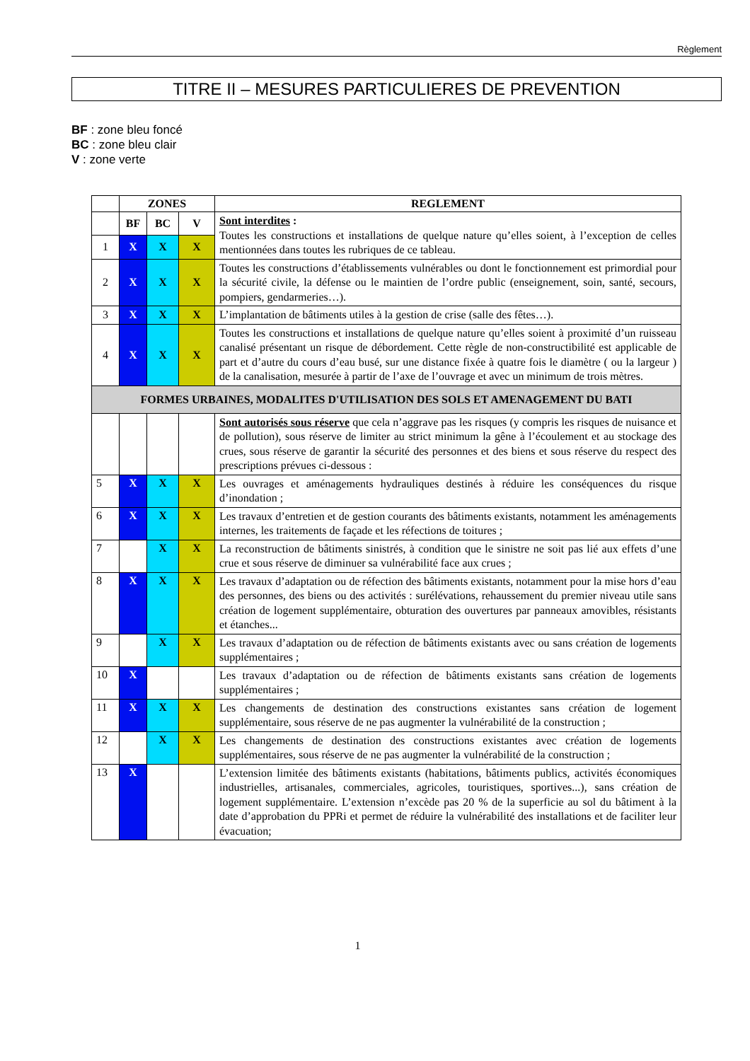Règlement
TITRE II – MESURES PARTICULIERES DE PREVENTION
BF : zone bleu foncé
BC : zone bleu clair
V : zone verte
| | ZONES | | | REGLEMENT |
| | BF | BC | V | Sont interdites : Toutes les constructions et installations de quelque nature qu’elles soient, à l’exception de celles mentionnées dans toutes les rubriques de ce tableau. |
| 1 | X | X | X | |
| 2 | X | X | X | Toutes les constructions d’établissements vulnérables ou dont le fonctionnement est primordial pour la sécurité civile, la défense ou le maintien de l’ordre public (enseignement, soin, santé, secours, pompiers, gendarmeries…). |
| 3 | X | X | X | L’implantation de bâtiments utiles à la gestion de crise (salle des fêtes…). |
| 4 | X | X | X | Toutes les constructions et installations de quelque nature qu’elles soient à proximité d’un ruisseau canalisé présentant un risque de débordement. Cette règle de non-constructibilité est applicable de part et d’autre du cours d’eau busé, sur une distance fixée à quatre fois le diamètre ( ou la largeur ) de la canalisation, mesurée à partir de l’axe de l’ouvrage et avec un minimum de trois mètres. |
| FORMES URBAINES, MODALITES D'UTILISATION DES SOLS ET AMENAGEMENT DU BATI | | | | |
| | | | | Sont autorisés sous réserve que cela n’aggrave pas les risques (y compris les risques de nuisance et de pollution), sous réserve de limiter au strict minimum la gêne à l’écoulement et au stockage des crues, sous réserve de garantir la sécurité des personnes et des biens et sous réserve du respect des prescriptions prévues ci-dessous : |
| 5 | X | X | X | Les ouvrages et aménagements hydrauliques destinés à réduire les conséquences du risque d’inondation ; |
| 6 | X | X | X | Les travaux d’entretien et de gestion courants des bâtiments existants, notamment les aménagements internes, les traitements de façade et les réfections de toitures ; |
| 7 | | X | X | La reconstruction de bâtiments sinistrés, à condition que le sinistre ne soit pas lié aux effets d’une crue et sous réserve de diminuer sa vulnérabilité face aux crues ; |
| 8 | X | X | X | Les travaux d’adaptation ou de réfection des bâtiments existants, notamment pour la mise hors d’eau des personnes, des biens ou des activités : surélévations, rehaussement du premier niveau utile sans création de logement supplémentaire, obturation des ouvertures par panneaux amovibles, résistants et étanches... |
| 9 | | X | X | Les travaux d’adaptation ou de réfection de bâtiments existants avec ou sans création de logements supplémentaires ; |
| 10 | X | | | Les travaux d’adaptation ou de réfection de bâtiments existants sans création de logements supplémentaires ; |
| 11 | X | X | X | Les changements de destination des constructions existantes sans création de logement supplémentaire, sous réserve de ne pas augmenter la vulnérabilité de la construction ; |
| 12 | | X | X | Les changements de destination des constructions existantes avec création de logements supplémentaires, sous réserve de ne pas augmenter la vulnérabilité de la construction ; |
| 13 | X | | | L’extension limitée des bâtiments existants (habitations, bâtiments publics, activités économiques industrielles, artisanales, commerciales, agricoles, touristiques, sportives...), sans création de logement supplémentaire. L’extension n’excède pas 20 % de la superficie au sol du bâtiment à la date d’approbation du PPRi et permet de réduire la vulnérabilité des installations et de faciliter leur évacuation; |
1